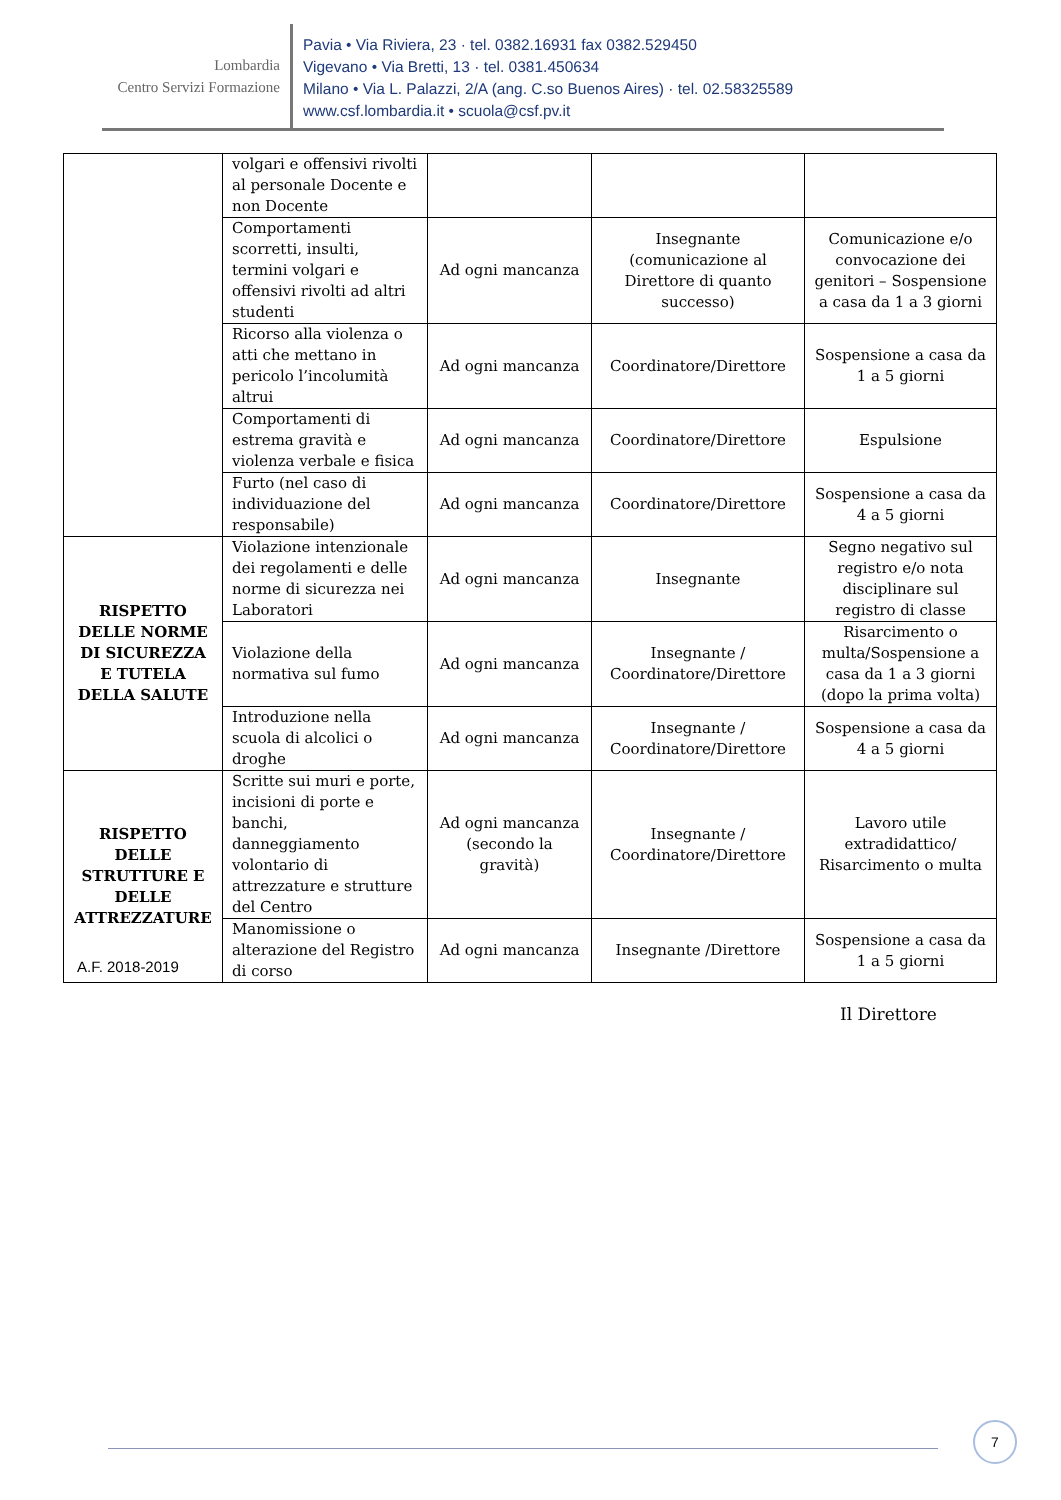Lombardia
Centro Servizi Formazione
Pavia • Via Riviera, 23 · tel. 0382.16931 fax 0382.529450
Vigevano • Via Bretti, 13 · tel. 0381.450634
Milano • Via L. Palazzi, 2/A (ang. C.so Buenos Aires) · tel. 02.58325589
www.csf.lombardia.it • scuola@csf.pv.it
| | volgari e offensivi rivolti al personale Docente e non Docente | | | |
| | Comportamenti scorretti, insulti, termini volgari e offensivi rivolti ad altri studenti | Ad ogni mancanza | Insegnante (comunicazione al Direttore di quanto successo) | Comunicazione e/o convocazione dei genitori – Sospensione a casa da 1 a 3 giorni |
| | Ricorso alla violenza o atti che mettano in pericolo l’incolumità altrui | Ad ogni mancanza | Coordinatore/Direttore | Sospensione a casa da 1 a 5 giorni |
| | Comportamenti di estrema gravità e violenza verbale e fisica | Ad ogni mancanza | Coordinatore/Direttore | Espulsione |
| | Furto (nel caso di individuazione del responsabile) | Ad ogni mancanza | Coordinatore/Direttore | Sospensione a casa da 4 a 5 giorni |
| RISPETTO DELLE NORME DI SICUREZZA E TUTELA DELLA SALUTE | Violazione intenzionale dei regolamenti e delle norme di sicurezza nei Laboratori | Ad ogni mancanza | Insegnante | Segno negativo sul registro e/o nota disciplinare sul registro di classe |
| | Violazione della normativa sul fumo | Ad ogni mancanza | Insegnante / Coordinatore/Direttore | Risarcimento o multa/Sospensione a casa da 1 a 3 giorni (dopo la prima volta) |
| | Introduzione nella scuola di alcolici o droghe | Ad ogni mancanza | Insegnante / Coordinatore/Direttore | Sospensione a casa da 4 a 5 giorni |
| RISPETTO DELLE STRUTTURE E DELLE ATTREZZATURE | Scritte sui muri e porte, incisioni di porte e banchi, danneggiamento volontario di attrezzature e strutture del Centro | Ad ogni mancanza (secondo la gravità) | Insegnante / Coordinatore/Direttore | Lavoro utile extradidattico/ Risarcimento o multa |
| | Manomissione o alterazione del Registro di corso | Ad ogni mancanza | Insegnante /Direttore | Sospensione a casa da 1 a 5 giorni |
A.F. 2018-2019
Il Direttore
7